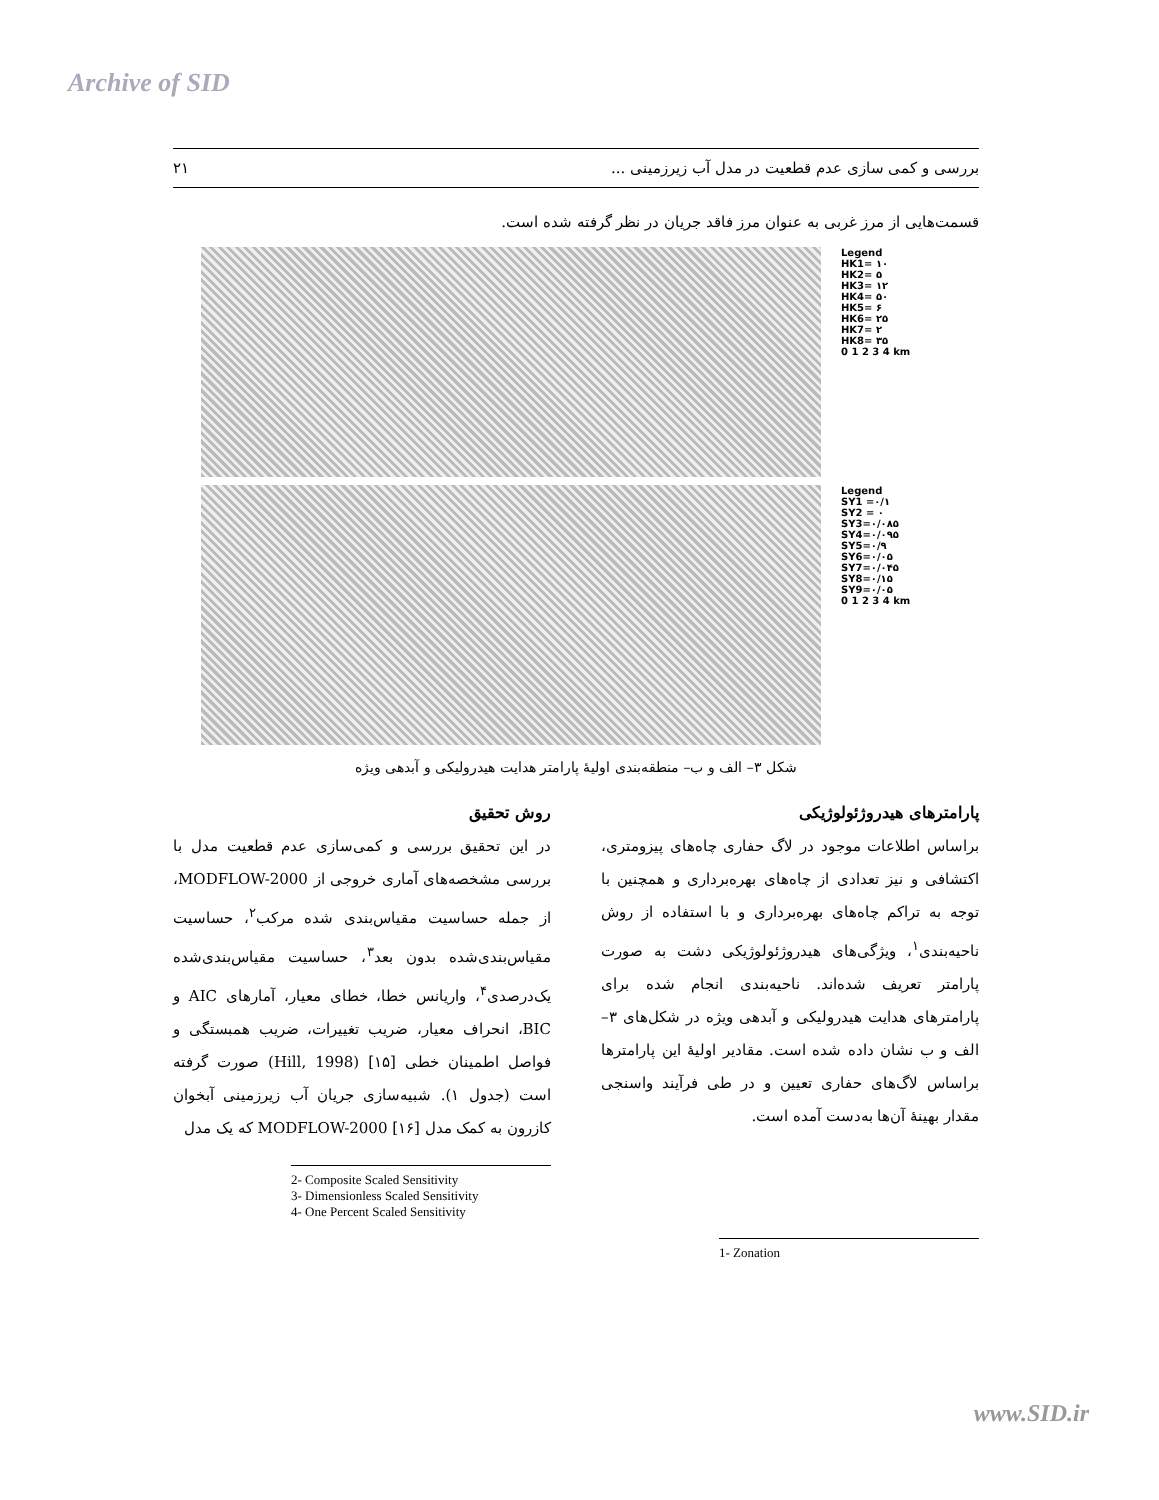Archive of SID
بررسی و کمی سازی عدم قطعیت در مدل آب زیرزمینی ... ۲۱
قسمت‌هایی از مرز غربی به عنوان مرز فاقد جریان در نظر گرفته شده است.
Legend
HK1= ۱۰
HK2= ۵
HK3= ۱۲
HK4= ۵۰
HK5= ۶
HK6= ۲۵
HK7= ۲
HK8= ۳۵
0 1 2 3 4 km
Legend
SY1 =۰/۱
SY2 = ۰
SY3=۰/۰۸۵
SY4=۰/۰۹۵
SY5=۰/۹
SY6=۰/۰۵
SY7=۰/۰۴۵
SY8=۰/۱۵
SY9=۰/۰۵
0 1 2 3 4 km
شکل ۳– الف و ب– منطقه‌بندی اولیهٔ پارامتر هدایت هیدرولیکی و آبدهی ویژه
پارامترهای هیدروژئولوژیکی
براساس اطلاعات موجود در لاگ حفاری چاه‌های پیزومتری، اکتشافی و نیز تعدادی از چاه‌های بهره‌برداری و همچنین با توجه به تراکم چاه‌های بهره‌برداری و با استفاده از روش ناحیه‌بندی<sup>۱</sup>، ویژگی‌های هیدروژئولوژیکی دشت به صورت پارامتر تعریف شده‌اند. ناحیه‌بندی انجام شده برای پارامترهای هدایت هیدرولیکی و آبدهی ویژه در شکل‌های ۳– الف و ب نشان داده شده است. مقادیر اولیهٔ این پارامترها براساس لاگ‌های حفاری تعیین و در طی فرآیند واسنجی مقدار بهینهٔ آن‌ها به‌دست آمده است.
1- Zonation
روش تحقیق
در این تحقیق بررسی و کمی‌سازی عدم قطعیت مدل با بررسی مشخصه‌های آماری خروجی از MODFLOW-2000، از جمله حساسیت مقیاس‌بندی شده مرکب<sup>۲</sup>، حساسیت مقیاس‌بندی‌شده بدون بعد<sup>۳</sup>، حساسیت مقیاس‌بندی‌شده یک‌درصدی<sup>۴</sup>، واریانس خطا، خطای معیار، آمارهای AIC و BIC، انحراف معیار، ضریب تغییرات، ضریب همبستگی و فواصل اطمینان خطی [۱۵] (Hill, 1998) صورت گرفته است (جدول ۱). شبیه‌سازی جریان آب زیرزمینی آبخوان کازرون به کمک مدل MODFLOW-2000 [۱۶] که یک مدل
2- Composite Scaled Sensitivity
3- Dimensionless Scaled Sensitivity
4- One Percent Scaled Sensitivity
www.SID.ir